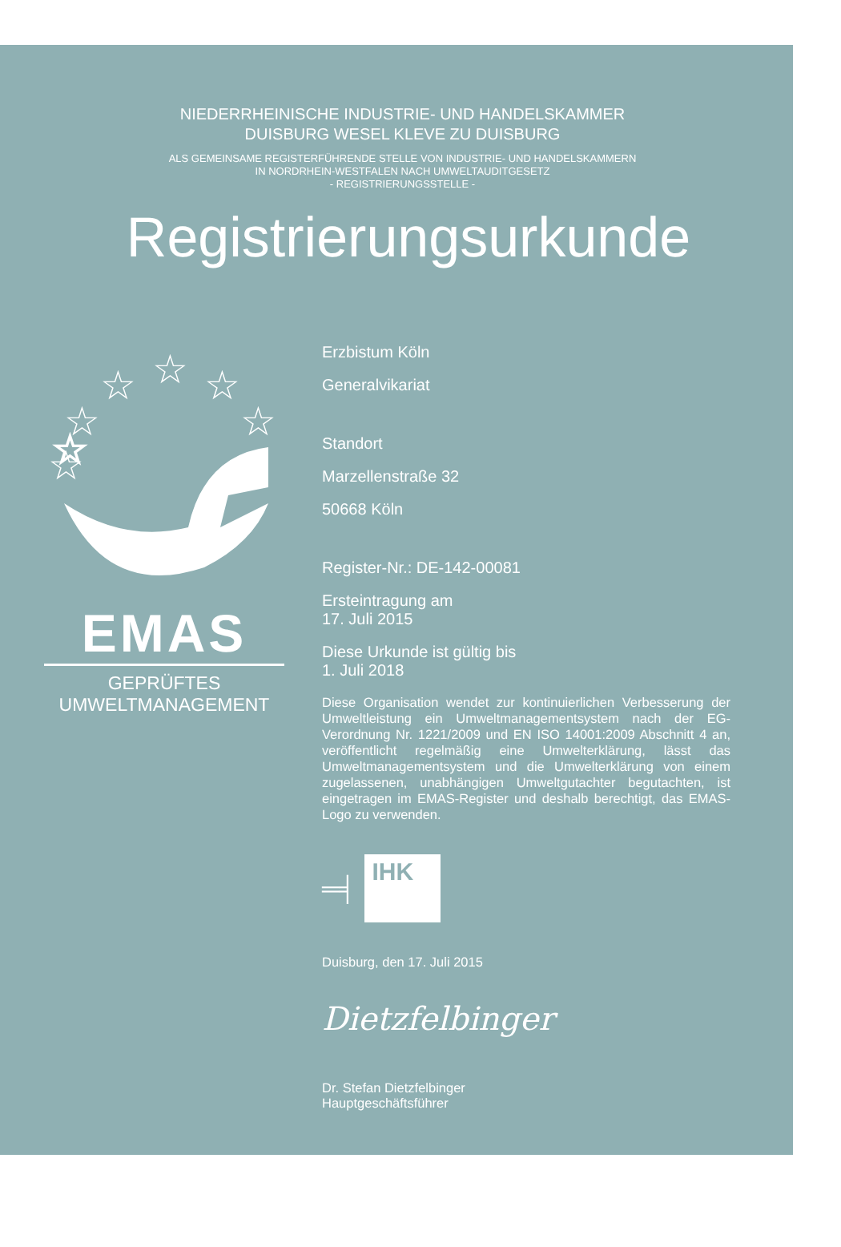NIEDERRHEINISCHE INDUSTRIE- UND HANDELSKAMMER
DUISBURG WESEL KLEVE ZU DUISBURG
ALS GEMEINSAME REGISTERFÜHRENDE STELLE VON INDUSTRIE- UND HANDELSKAMMERN
IN NORDRHEIN-WESTFALEN NACH UMWELTAUDITGESETZ
- REGISTRIERUNGSSTELLE -
Registrierungsurkunde
☆
☆
☆
☆
☆
☆
☆
EMAS
GEPRÜFTES
UMWELTMANAGEMENT
Erzbistum Köln
Generalvikariat
Standort
Marzellenstraße 32
50668 Köln
Register-Nr.: DE-142-00081
Ersteintragung am
17. Juli 2015
Diese Urkunde ist gültig bis
1. Juli 2018
Diese Organisation wendet zur kontinuierlichen Verbesserung der Umweltleistung ein Umweltmanagementsystem nach der EG-Verordnung Nr. 1221/2009 und EN ISO 14001:2009 Abschnitt 4 an, veröffentlicht regelmäßig eine Umwelterklärung, lässt das Umweltmanagementsystem und die Umwelterklärung von einem zugelassenen, unabhängigen Umweltgutachter begutachten, ist eingetragen im EMAS-Register und deshalb berechtigt, das EMAS-Logo zu verwenden.
═╡
IHK
Duisburg, den 17. Juli 2015
Dietzfelbinger
Dr. Stefan Dietzfelbinger
Hauptgeschäftsführer